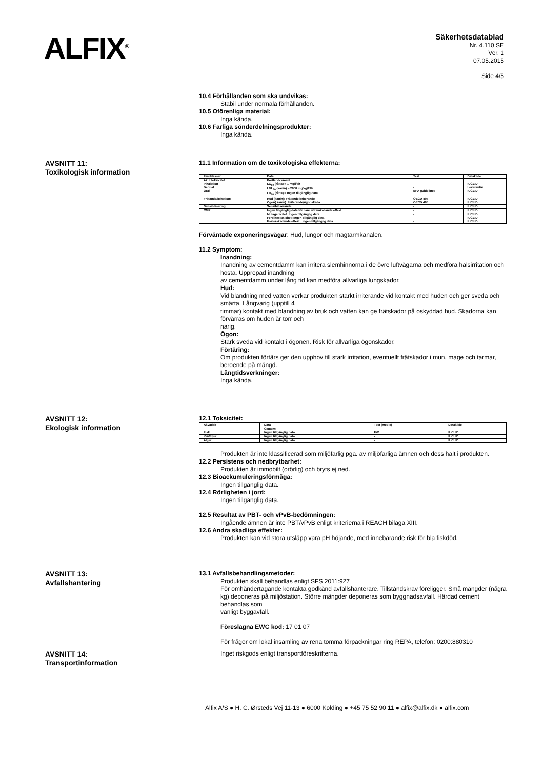ALFIX<sup>®</sup>
Säkerhetsdatablad
Nr. 4.110 SE
Ver. 1
07.05.2015
Side 4/5
10.4 Förhållanden som ska undvikas:
Stabil under normala förhållanden.
10.5 Oförenliga material:
Inga kända.
10.6 Farliga sönderdelningsprodukter:
Inga kända.
AVSNITT 11:
Toxikologisk information
11.1 Information om de toxikologiska effekterna:
| Faroklasser | Data | Test | Datakilde |
| --- | --- | --- | --- |
| Akut toksicitet: Inhalation Dermal Oral | Portlandcement: LC<sub>50</sub> (råtta) = 1 mg/l/4h LDL<sub>50</sub> (kanin) = 2000 mg/kg/24h LD<sub>50</sub> (råtta) = Ingen tillgänglig data | - - EPA guidelines | IUCLID Leverantör IUCLID |
| Frätande/irritation: | Hud (kanin): Frätande/Irriterande Ögon( kanin): Irriterande/ögonskada | OECD 404 OECD 405 | IUCLID IUCLID |
| Sensibilisering | Sensibiliserande | - | IUCLID |
| CMR: | Ingen tillgänglig data för cancerframkallande effekt Mutagenicitet: Ingen tillgänglig data Fertilitestoxicitet: Ingen tillgänglig data Fosterskadande effekt:. Ingen tillgänglig data | - - - - | IUCLID IUCLID IUCLID IUCLID |
Förväntade exponeringsvägar: Hud, lungor och magtarmkanalen.
11.2 Symptom:
Inandning:
Inandning av cementdamm kan irritera slemhinnorna i de övre luftvägarna och medföra halsirritation och hosta. Upprepad inandning
av cementdamm under lång tid kan medföra allvarliga lungskador.
Hud:
Vid blandning med vatten verkar produkten starkt irriterande vid kontakt med huden och ger sveda och smärta. Långvarig (upptill 4
timmar) kontakt med blandning av bruk och vatten kan ge frätskador på oskyddad hud. Skadorna kan förvärras om huden är torr och
narig.
Ögon:
Stark sveda vid kontakt i ögonen. Risk för allvarliga ögonskador.
Förtäring:
Om produkten förtärs ger den upphov till stark irritation, eventuellt frätskador i mun, mage och tarmar, beroende på mängd.
Långtidsverkninger:
Inga kända.
AVSNITT 12:
Ekologisk information
12.1 Toksicitet:
| Akvatisk | Data | Test (medie) | Datakilde |
| --- | --- | --- | --- |
| Fisk | Cement: Ingen tillgänglig data | FW | IUCLID |
| Kräftdjur | Ingen tillgänglig data | - | IUCLID |
| Alger | Ingen tillgänglig data | - | IUCLID |
Produkten är inte klassificerad som miljöfarlig pga. av miljöfarliga ämnen och dess halt i produkten.
12.2 Persistens och nedbrytbarhet:
Produkten är immobilt (orörlig) och bryts ej ned.
12.3 Bioackumuleringsförmåga:
Ingen tillgänglig data.
12.4 Rörligheten i jord:
Ingen tillgänglig data.
12.5 Resultat av PBT- och vPvB-bedömningen:
Ingående ämnen är inte PBT/vPvB enligt kriterierna i REACH bilaga XIII.
12.6 Andra skadliga effekter:
Produkten kan vid stora utsläpp vara pH höjande, med innebärande risk för bla fiskdöd.
AVSNITT 13:
Avfallshantering
13.1 Avfallsbehandlingsmetoder:
Produkten skall behandlas enligt SFS 2011:927
För omhändertagande kontakta godkänd avfallshanterare. Tillståndskrav föreligger. Små mängder (några kg) deponeras på miljöstation. Större mängder deponeras som byggnadsavfall. Härdad cement behandlas som
vanligt byggavfall.
Föreslagna EWC kod: 17 01 07
För frågor om lokal insamling av rena tomma förpackningar ring REPA, telefon: 0200:880310
AVSNITT 14:
Transportinformation
Inget riskgods enligt transportföreskrifterna.
Alfix A/S ● H. C. Ørsteds Vej 11-13 ● 6000 Kolding ● +45 75 52 90 11 ● alfix@alfix.dk ● alfix.com